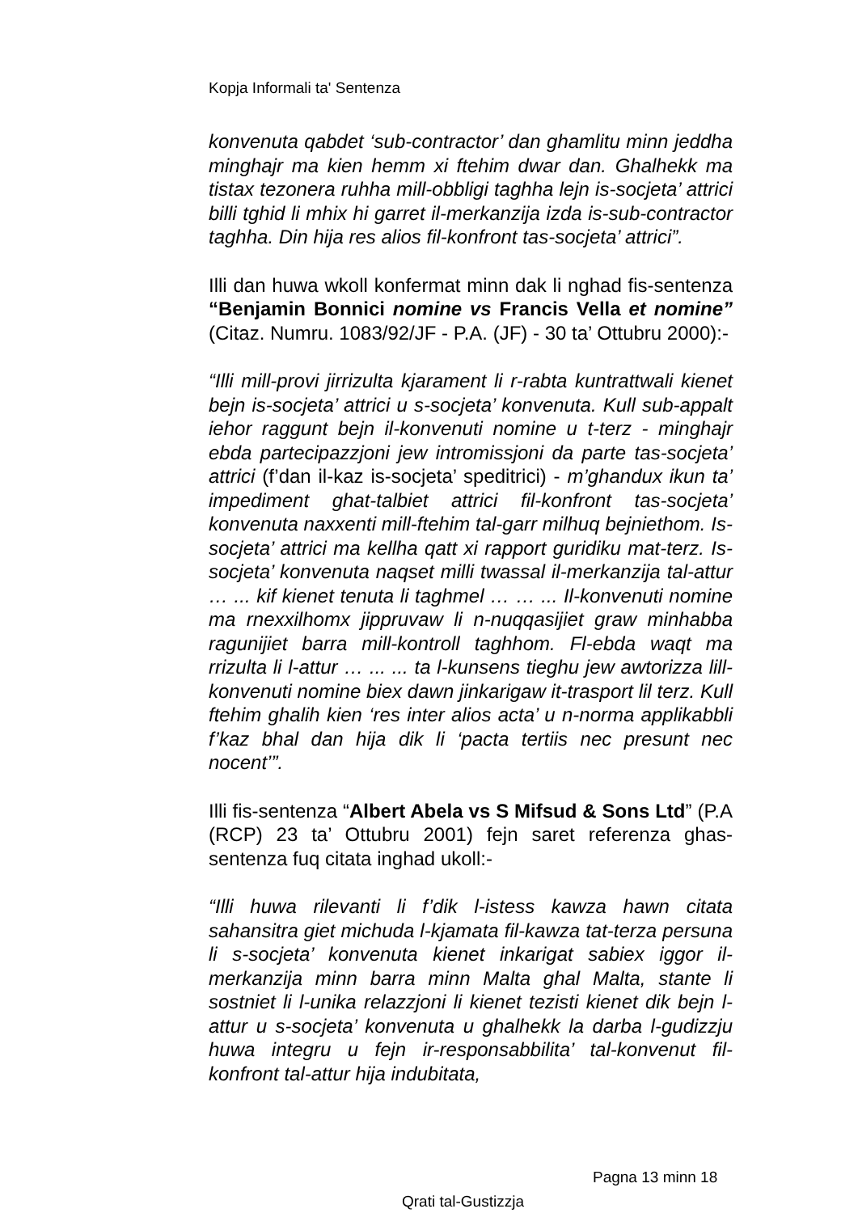Kopja Informali ta' Sentenza
konvenuta qabdet ‘sub-contractor’ dan ghamlitu minn jeddha minghajr ma kien hemm xi ftehim dwar dan. Ghalhekk ma tistax tezonera ruhha mill-obbligi taghha lejn is-socjeta’ attrici billi tghid li mhix hi garret il-merkanzija izda is-sub-contractor taghha. Din hija res alios fil-konfront tas-socjeta’ attrici”.
Illi dan huwa wkoll konfermat minn dak li nghad fis-sentenza “Benjamin Bonnici nomine vs Francis Vella et nomine” (Citaz. Numru. 1083/92/JF - P.A. (JF) - 30 ta’ Ottubru 2000):-
“Illi mill-provi jirrizulta kjarament li r-rabta kuntrattwali kienet bejn is-socjeta’ attrici u s-socjeta’ konvenuta. Kull sub-appalt iehor raggunt bejn il-konvenuti nomine u t-terz - minghajr ebda partecipazzjoni jew intromissjoni da parte tas-socjeta’ attrici (f’dan il-kaz is-socjeta’ speditrici) - m’ghandux ikun ta’ impediment ghat-talbiet attrici fil-konfront tas-socjeta’ konvenuta naxxenti mill-ftehim tal-garr milhuq bejniethom. Is-socjeta’ attrici ma kellha qatt xi rapport guridiku mat-terz. Is-socjeta’ konvenuta naqset milli twassal il-merkanzija tal-attur … ... kif kienet tenuta li taghmel … … ... Il-konvenuti nomine ma rnexxilhomx jippruvaw li n-nuqqasijiet graw minhabba ragunijiet barra mill-kontroll taghhom. Fl-ebda waqt ma rrizulta li l-attur … ... ... ta l-kunsens tieghu jew awtorizza lill-konvenuti nomine biex dawn jinkarigaw it-trasport lil terz. Kull ftehim ghalih kien ‘res inter alios acta’ u n-norma applikabbli f’kaz bhal dan hija dik li ‘pacta tertiis nec presunt nec nocent’”.
Illi fis-sentenza “Albert Abela vs S Mifsud & Sons Ltd” (P.A (RCP) 23 ta’ Ottubru 2001) fejn saret referenza ghas-sentenza fuq citata inghad ukoll:-
“Illi huwa rilevanti li f’dik l-istess kawza hawn citata sahansitra giet michuda l-kjamata fil-kawza tat-terza persuna li s-socjeta’ konvenuta kienet inkarigat sabiex iggor il-merkanzija minn barra minn Malta ghal Malta, stante li sostniet li l-unika relazzjoni li kienet tezisti kienet dik bejn l-attur u s-socjeta’ konvenuta u ghalhekk la darba l-gudizzju huwa integru u fejn ir-responsabbilita’ tal-konvenut fil-konfront tal-attur hija indubitata,
Pagna 13 minn 18
Qrati tal-Gustizzja